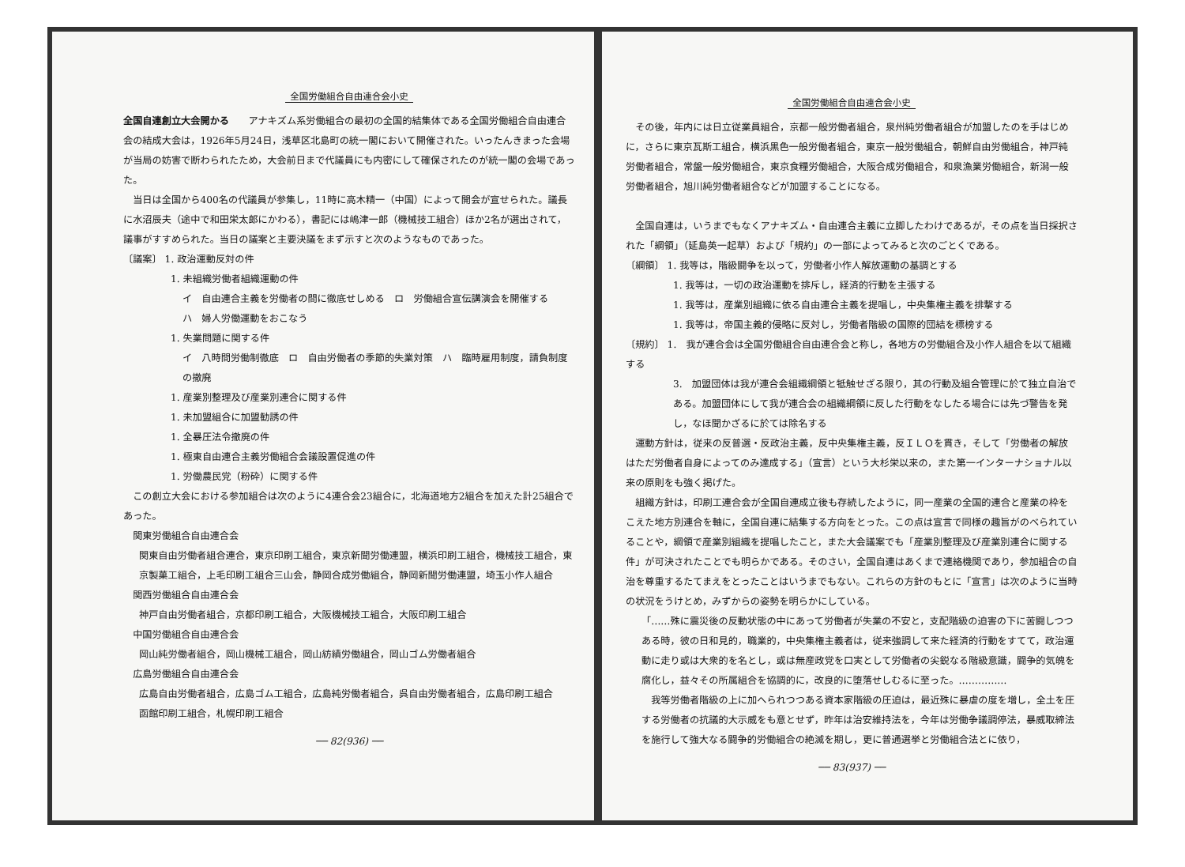全国労働組合自由連合会小史
全国自連創立大会開かる　　アナキズム系労働組合の最初の全国的結集体である全国労働組合自由連合会の結成大会は，1926年5月24日，浅草区北島町の統一閣において開催された。いったんきまった会場が当局の妨害で断わられたため，大会前日まで代議員にも内密にして確保されたのが統一閣の会場であった。
　当日は全国から400名の代議員が参集し，11時に高木精一（中国）によって開会が宣せられた。議長に水沼辰夫（途中で和田栄太郎にかわる），書記には嶋津一郎（機械技工組合）ほか2名が選出されて，議事がすすめられた。当日の議案と主要決議をまず示すと次のようなものであった。
〔議案〕 1. 政治運動反対の件
1. 未組織労働者組織運動の件
イ　自由連合主義を労働者の間に徹底せしめる　ロ　労働組合宣伝講演会を開催する
ハ　婦人労働運動をおこなう
1. 失業問題に関する件
イ　八時間労働制徹底　ロ　自由労働者の季節的失業対策　ハ　臨時雇用制度，請負制度の撤廃
1. 産業別整理及び産業別連合に関する件
1. 未加盟組合に加盟勧誘の件
1. 全暴圧法令撤廃の件
1. 極東自由連合主義労働組合会議設置促進の件
1. 労働農民党（粉砕）に関する件
　この創立大会における参加組合は次のように4連合会23組合に，北海道地方2組合を加えた計25組合であった。
　関東労働組合自由連合会
関東自由労働者組合連合，東京印刷工組合，東京新聞労働連盟，横浜印刷工組合，機械技工組合，東京製菓工組合，上毛印刷工組合三山会，静岡合成労働組合，静岡新聞労働連盟，埼玉小作人組合
　関西労働組合自由連合会
神戸自由労働者組合，京都印刷工組合，大阪機械技工組合，大阪印刷工組合
　中国労働組合自由連合会
岡山純労働者組合，岡山機械工組合，岡山紡績労働組合，岡山ゴム労働者組合
　広島労働組合自由連合会
広島自由労働者組合，広島ゴム工組合，広島純労働者組合，呉自由労働者組合，広島印刷工組合
函館印刷工組合，札幌印刷工組合
── 82(936) ──
全国労働組合自由連合会小史
　その後，年内には日立従業員組合，京都一般労働者組合，泉州純労働者組合が加盟したのを手はじめに，さらに東京瓦斯工組合，横浜黒色一般労働者組合，東京一般労働組合，朝鮮自由労働組合，神戸純労働者組合，常盤一般労働組合，東京食糧労働組合，大阪合成労働組合，和泉漁業労働組合，新潟一般労働者組合，旭川純労働者組合などが加盟することになる。
　全国自連は，いうまでもなくアナキズム・自由連合主義に立脚したわけであるが，その点を当日採択された「綱領」（延島英一起草）および「規約」の一部によってみると次のごとくである。
〔綱領〕 1. 我等は，階級闘争を以って，労働者小作人解放運動の基調とする
1. 我等は，一切の政治運動を排斥し，経済的行動を主張する
1. 我等は，産業別組織に依る自由連合主義を提唱し，中央集権主義を排撃する
1. 我等は，帝国主義的侵略に反対し，労働者階級の国際的団結を標榜する
〔規約〕 1.　我が連合会は全国労働組合自由連合会と称し，各地方の労働組合及小作人組合を以て組織する
3.　加盟団体は我が連合会組織綱領と牴触せざる限り，其の行動及組合管理に於て独立自治である。加盟団体にして我が連合会の組織綱領に反した行動をなしたる場合には先づ警告を発し，なほ聞かざるに於ては除名する
　運動方針は，従来の反普選・反政治主義，反中央集権主義，反ＩＬＯを貫き，そして「労働者の解放はただ労働者自身によってのみ達成する」（宣言）という大杉栄以来の，また第一インターナショナル以来の原則をも強く掲げた。
　組織方針は，印刷工連合会が全国自連成立後も存続したように，同一産業の全国的連合と産業の枠をこえた地方別連合を軸に，全国自連に結集する方向をとった。この点は宣言で同様の趣旨がのべられていることや，綱領で産業別組織を提唱したこと，また大会議案でも「産業別整理及び産業別連合に関する件」が可決されたことでも明らかである。そのさい，全国自連はあくまで連絡機関であり，参加組合の自治を尊重するたてまえをとったことはいうまでもない。これらの方針のもとに「宣言」は次のように当時の状況をうけとめ，みずからの姿勢を明らかにしている。
「……殊に震災後の反動状態の中にあって労働者が失業の不安と，支配階級の迫害の下に苦闘しつつある時，彼の日和見的，職業的，中央集権主義者は，従来強調して来た経済的行動をすてて，政治運動に走り或は大衆的を名とし，或は無産政党を口実として労働者の尖鋭なる階級意識，闘争的気魄を腐化し，益々その所属組合を協調的に，改良的に堕落せしむるに至った。……………
　我等労働者階級の上に加へられつつある資本家階級の圧迫は，最近殊に暴虐の度を増し，全土を圧する労働者の抗議的大示威をも意とせず，昨年は治安維持法を，今年は労働争議調停法，暴威取締法を施行して強大なる闘争的労働組合の絶滅を期し，更に普通選挙と労働組合法とに依り，
── 83(937) ──